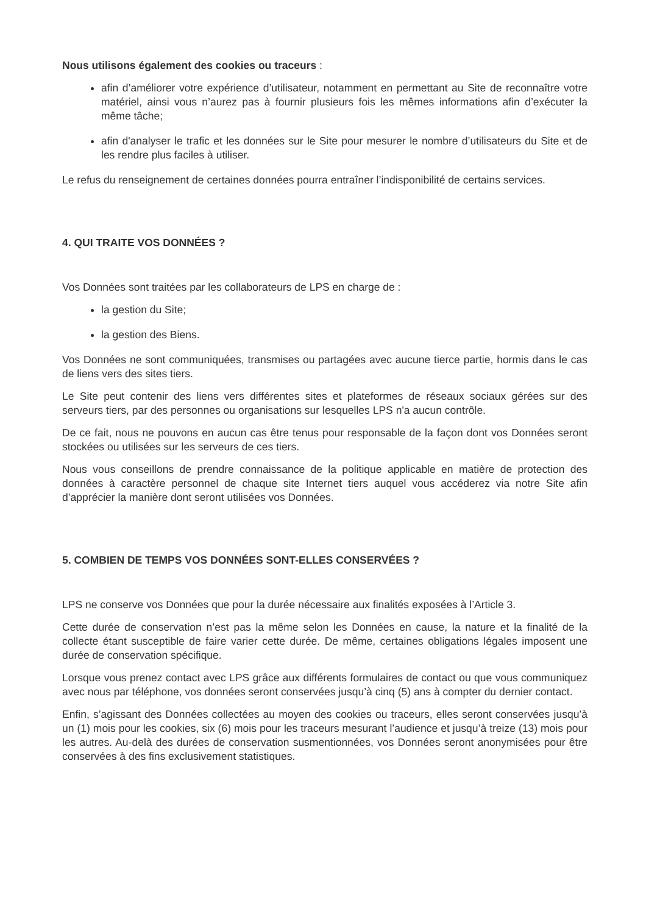Nous utilisons également des cookies ou traceurs :
afin d’améliorer votre expérience d’utilisateur, notamment en permettant au Site de reconnaître votre matériel, ainsi vous n’aurez pas à fournir plusieurs fois les mêmes informations afin d’exécuter la même tâche;
afin d'analyser le trafic et les données sur le Site pour mesurer le nombre d’utilisateurs du Site et de les rendre plus faciles à utiliser.
Le refus du renseignement de certaines données pourra entraîner l’indisponibilité de certains services.
4. QUI TRAITE VOS DONNÉES ?
Vos Données sont traitées par les collaborateurs de LPS en charge de :
la gestion du Site;
la gestion des Biens.
Vos Données ne sont communiquées, transmises ou partagées avec aucune tierce partie, hormis dans le cas de liens vers des sites tiers.
Le Site peut contenir des liens vers différentes sites et plateformes de réseaux sociaux gérées sur des serveurs tiers, par des personnes ou organisations sur lesquelles LPS n'a aucun contrôle.
De ce fait, nous ne pouvons en aucun cas être tenus pour responsable de la façon dont vos Données seront stockées ou utilisées sur les serveurs de ces tiers.
Nous vous conseillons de prendre connaissance de la politique applicable en matière de protection des données à caractère personnel de chaque site Internet tiers auquel vous accéderez via notre Site afin d’apprécier la manière dont seront utilisées vos Données.
5. COMBIEN DE TEMPS VOS DONNÉES SONT-ELLES CONSERVÉES ?
LPS ne conserve vos Données que pour la durée nécessaire aux finalités exposées à l’Article 3.
Cette durée de conservation n’est pas la même selon les Données en cause, la nature et la finalité de la collecte étant susceptible de faire varier cette durée. De même, certaines obligations légales imposent une durée de conservation spécifique.
Lorsque vous prenez contact avec LPS grâce aux différents formulaires de contact ou que vous communiquez avec nous par téléphone, vos données seront conservées jusqu’à cinq (5) ans à compter du dernier contact.
Enfin, s’agissant des Données collectées au moyen des cookies ou traceurs, elles seront conservées jusqu’à un (1) mois pour les cookies, six (6) mois pour les traceurs mesurant l’audience et jusqu’à treize (13) mois pour les autres. Au-delà des durées de conservation susmentionnées, vos Données seront anonymisées pour être conservées à des fins exclusivement statistiques.